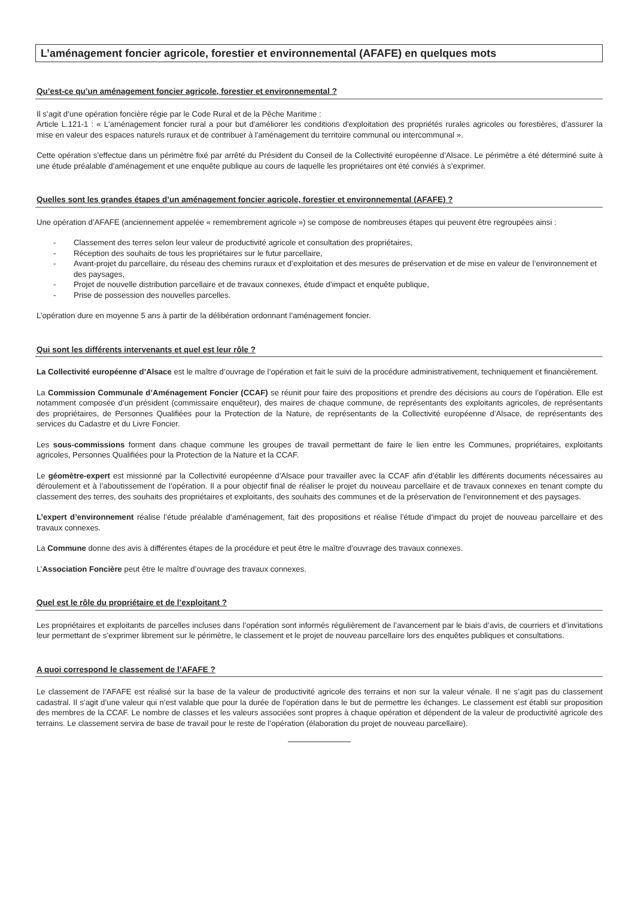L’aménagement foncier agricole, forestier et environnemental (AFAFE) en quelques mots
Qu’est-ce qu’un aménagement foncier agricole, forestier et environnemental ?
Il s’agit d’une opération foncière régie par le Code Rural et de la Pêche Maritime :
Article L.121-1 : « L'aménagement foncier rural a pour but d'améliorer les conditions d'exploitation des propriétés rurales agricoles ou forestières, d'assurer la mise en valeur des espaces naturels ruraux et de contribuer à l'aménagement du territoire communal ou intercommunal ».
Cette opération s’effectue dans un périmètre fixé par arrêté du Président du Conseil de la Collectivité européenne d’Alsace. Le périmètre a été déterminé suite à une étude préalable d’aménagement et une enquête publique au cours de laquelle les propriétaires ont été conviés à s’exprimer.
Quelles sont les grandes étapes d’un aménagement foncier agricole, forestier et environnemental (AFAFE) ?
Une opération d’AFAFE (anciennement appelée « remembrement agricole ») se compose de nombreuses étapes qui peuvent être regroupées ainsi :
- Classement des terres selon leur valeur de productivité agricole et consultation des propriétaires,
- Réception des souhaits de tous les propriétaires sur le futur parcellaire,
- Avant-projet du parcellaire, du réseau des chemins ruraux et d’exploitation et des mesures de préservation et de mise en valeur de l’environnement et des paysages,
- Projet de nouvelle distribution parcellaire et de travaux connexes, étude d’impact et enquête publique,
- Prise de possession des nouvelles parcelles.
L’opération dure en moyenne 5 ans à partir de la délibération ordonnant l’aménagement foncier.
Qui sont les différents intervenants et quel est leur rôle ?
La Collectivité européenne d’Alsace est le maître d’ouvrage de l’opération et fait le suivi de la procédure administrativement, techniquement et financièrement.
La Commission Communale d’Aménagement Foncier (CCAF) se réunit pour faire des propositions et prendre des décisions au cours de l’opération. Elle est notamment composée d’un président (commissaire enquêteur), des maires de chaque commune, de représentants des exploitants agricoles, de représentants des propriétaires, de Personnes Qualifiées pour la Protection de la Nature, de représentants de la Collectivité européenne d’Alsace, de représentants des services du Cadastre et du Livre Foncier.
Les sous-commissions forment dans chaque commune les groupes de travail permettant de faire le lien entre les Communes, propriétaires, exploitants agricoles, Personnes Qualifiées pour la Protection de la Nature et la CCAF.
Le géomètre-expert est missionné par la Collectivité européenne d’Alsace pour travailler avec la CCAF afin d’établir les différents documents nécessaires au déroulement et à l’aboutissement de l’opération. Il a pour objectif final de réaliser le projet du nouveau parcellaire et de travaux connexes en tenant compte du classement des terres, des souhaits des propriétaires et exploitants, des souhaits des communes et de la préservation de l’environnement et des paysages.
L’expert d’environnement réalise l’étude préalable d’aménagement, fait des propositions et réalise l’étude d’impact du projet de nouveau parcellaire et des travaux connexes.
La Commune donne des avis à différentes étapes de la procédure et peut être le maître d’ouvrage des travaux connexes.
L’Association Foncière peut être le maître d’ouvrage des travaux connexes.
Quel est le rôle du propriétaire et de l’exploitant ?
Les propriétaires et exploitants de parcelles incluses dans l’opération sont informés régulièrement de l’avancement par le biais d’avis, de courriers et d’invitations leur permettant de s’exprimer librement sur le périmètre, le classement et le projet de nouveau parcellaire lors des enquêtes publiques et consultations.
A quoi correspond le classement de l’AFAFE ?
Le classement de l’AFAFE est réalisé sur la base de la valeur de productivité agricole des terrains et non sur la valeur vénale. Il ne s’agit pas du classement cadastral. Il s’agit d’une valeur qui n’est valable que pour la durée de l’opération dans le but de permettre les échanges. Le classement est établi sur proposition des membres de la CCAF. Le nombre de classes et les valeurs associées sont propres à chaque opération et dépendent de la valeur de productivité agricole des terrains. Le classement servira de base de travail pour le reste de l’opération (élaboration du projet de nouveau parcellaire).